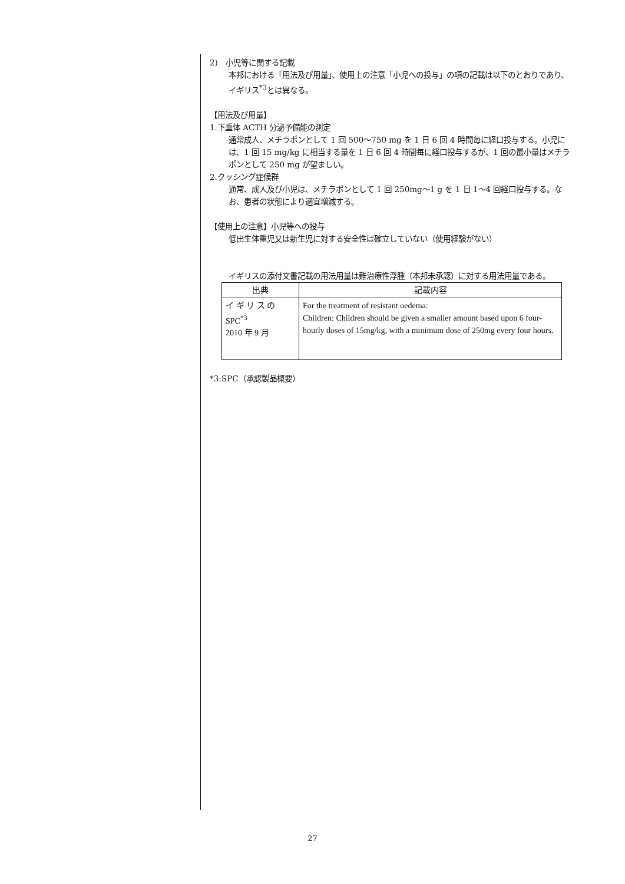2)　小児等に関する記載
本邦における「用法及び用量」、使用上の注意「小児への投与」の項の記載は以下のとおりであり、イギリス<sup>*3</sup>とは異なる。
【用法及び用量】
1.下垂体 ACTH 分泌予備能の測定
通常成人、メチラポンとして 1 回 500～750 mg を 1 日 6 回 4 時間毎に経口投与する。小児には、1 回 15 mg/kg に相当する量を 1 日 6 回 4 時間毎に経口投与するが、1 回の最小量はメチラポンとして 250 mg が望ましい。
2.クッシング症候群
通常、成人及び小児は、メチラポンとして 1 回 250mg～1 g を 1 日 1～4 回経口投与する。なお、患者の状態により適宜増減する。
【使用上の注意】小児等への投与
低出生体重児又は新生児に対する安全性は確立していない（使用経験がない）
イギリスの添付文書記載の用法用量は難治療性浮腫（本邦未承認）に対する用法用量である。
| 出典 | 記載内容 |
| --- | --- |
| イ ギ リ ス の SPC<sup>*3</sup> 2010 年 9 月 | For the treatment of resistant oedema: Children: Children should be given a smaller amount based upon 6 four-hourly doses of 15mg/kg, with a minimum dose of 250mg every four hours. |
*3:SPC（承認製品概要）
27